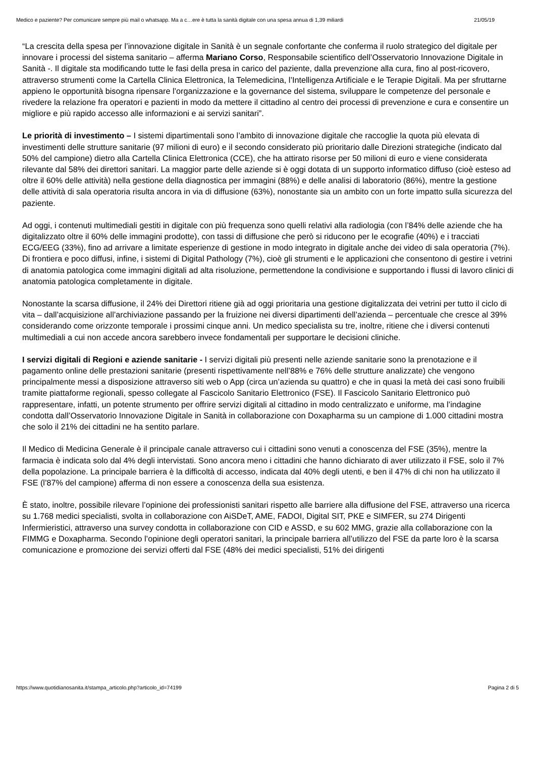Medico e paziente? Per comunicare sempre più mail o whatsapp. Ma a c…ere è tutta la sanità digitale con una spesa annua di 1,39 miliardi 21/05/19
“La crescita della spesa per l’innovazione digitale in Sanità è un segnale confortante che conferma il ruolo strategico del digitale per innovare i processi del sistema sanitario – afferma Mariano Corso, Responsabile scientifico dell’Osservatorio Innovazione Digitale in Sanità -. Il digitale sta modificando tutte le fasi della presa in carico del paziente, dalla prevenzione alla cura, fino al post-ricovero, attraverso strumenti come la Cartella Clinica Elettronica, la Telemedicina, l’Intelligenza Artificiale e le Terapie Digitali. Ma per sfruttarne appieno le opportunità bisogna ripensare l’organizzazione e la governance del sistema, sviluppare le competenze del personale e rivedere la relazione fra operatori e pazienti in modo da mettere il cittadino al centro dei processi di prevenzione e cura e consentire un migliore e più rapido accesso alle informazioni e ai servizi sanitari”.
Le priorità di investimento – I sistemi dipartimentali sono l’ambito di innovazione digitale che raccoglie la quota più elevata di investimenti delle strutture sanitarie (97 milioni di euro) e il secondo considerato più prioritario dalle Direzioni strategiche (indicato dal 50% del campione) dietro alla Cartella Clinica Elettronica (CCE), che ha attirato risorse per 50 milioni di euro e viene considerata rilevante dal 58% dei direttori sanitari. La maggior parte delle aziende si è oggi dotata di un supporto informatico diffuso (cioè esteso ad oltre il 60% delle attività) nella gestione della diagnostica per immagini (88%) e delle analisi di laboratorio (86%), mentre la gestione delle attività di sala operatoria risulta ancora in via di diffusione (63%), nonostante sia un ambito con un forte impatto sulla sicurezza del paziente.
Ad oggi, i contenuti multimediali gestiti in digitale con più frequenza sono quelli relativi alla radiologia (con l’84% delle aziende che ha digitalizzato oltre il 60% delle immagini prodotte), con tassi di diffusione che però si riducono per le ecografie (40%) e i tracciati ECG/EEG (33%), fino ad arrivare a limitate esperienze di gestione in modo integrato in digitale anche dei video di sala operatoria (7%). Di frontiera e poco diffusi, infine, i sistemi di Digital Pathology (7%), cioè gli strumenti e le applicazioni che consentono di gestire i vetrini di anatomia patologica come immagini digitali ad alta risoluzione, permettendone la condivisione e supportando i flussi di lavoro clinici di anatomia patologica completamente in digitale.
Nonostante la scarsa diffusione, il 24% dei Direttori ritiene già ad oggi prioritaria una gestione digitalizzata dei vetrini per tutto il ciclo di vita – dall’acquisizione all’archiviazione passando per la fruizione nei diversi dipartimenti dell’azienda – percentuale che cresce al 39% considerando come orizzonte temporale i prossimi cinque anni. Un medico specialista su tre, inoltre, ritiene che i diversi contenuti multimediali a cui non accede ancora sarebbero invece fondamentali per supportare le decisioni cliniche.
I servizi digitali di Regioni e aziende sanitarie - I servizi digitali più presenti nelle aziende sanitarie sono la prenotazione e il pagamento online delle prestazioni sanitarie (presenti rispettivamente nell’88% e 76% delle strutture analizzate) che vengono principalmente messi a disposizione attraverso siti web o App (circa un’azienda su quattro) e che in quasi la metà dei casi sono fruibili tramite piattaforme regionali, spesso collegate al Fascicolo Sanitario Elettronico (FSE). Il Fascicolo Sanitario Elettronico può rappresentare, infatti, un potente strumento per offrire servizi digitali al cittadino in modo centralizzato e uniforme, ma l’indagine condotta dall’Osservatorio Innovazione Digitale in Sanità in collaborazione con Doxapharma su un campione di 1.000 cittadini mostra che solo il 21% dei cittadini ne ha sentito parlare.
Il Medico di Medicina Generale è il principale canale attraverso cui i cittadini sono venuti a conoscenza del FSE (35%), mentre la farmacia è indicata solo dal 4% degli intervistati. Sono ancora meno i cittadini che hanno dichiarato di aver utilizzato il FSE, solo il 7% della popolazione. La principale barriera è la difficoltà di accesso, indicata dal 40% degli utenti, e ben il 47% di chi non ha utilizzato il FSE (l’87% del campione) afferma di non essere a conoscenza della sua esistenza.
È stato, inoltre, possibile rilevare l’opinione dei professionisti sanitari rispetto alle barriere alla diffusione del FSE, attraverso una ricerca su 1.768 medici specialisti, svolta in collaborazione con AiSDeT, AME, FADOI, Digital SIT, PKE e SIMFER, su 274 Dirigenti Infermieristici, attraverso una survey condotta in collaborazione con CID e ASSD, e su 602 MMG, grazie alla collaborazione con la FIMMG e Doxapharma. Secondo l’opinione degli operatori sanitari, la principale barriera all’utilizzo del FSE da parte loro è la scarsa comunicazione e promozione dei servizi offerti dal FSE (48% dei medici specialisti, 51% dei dirigenti
https://www.quotidianosanita.it/stampa_articolo.php?articolo_id=74199 Pagina 2 di 5